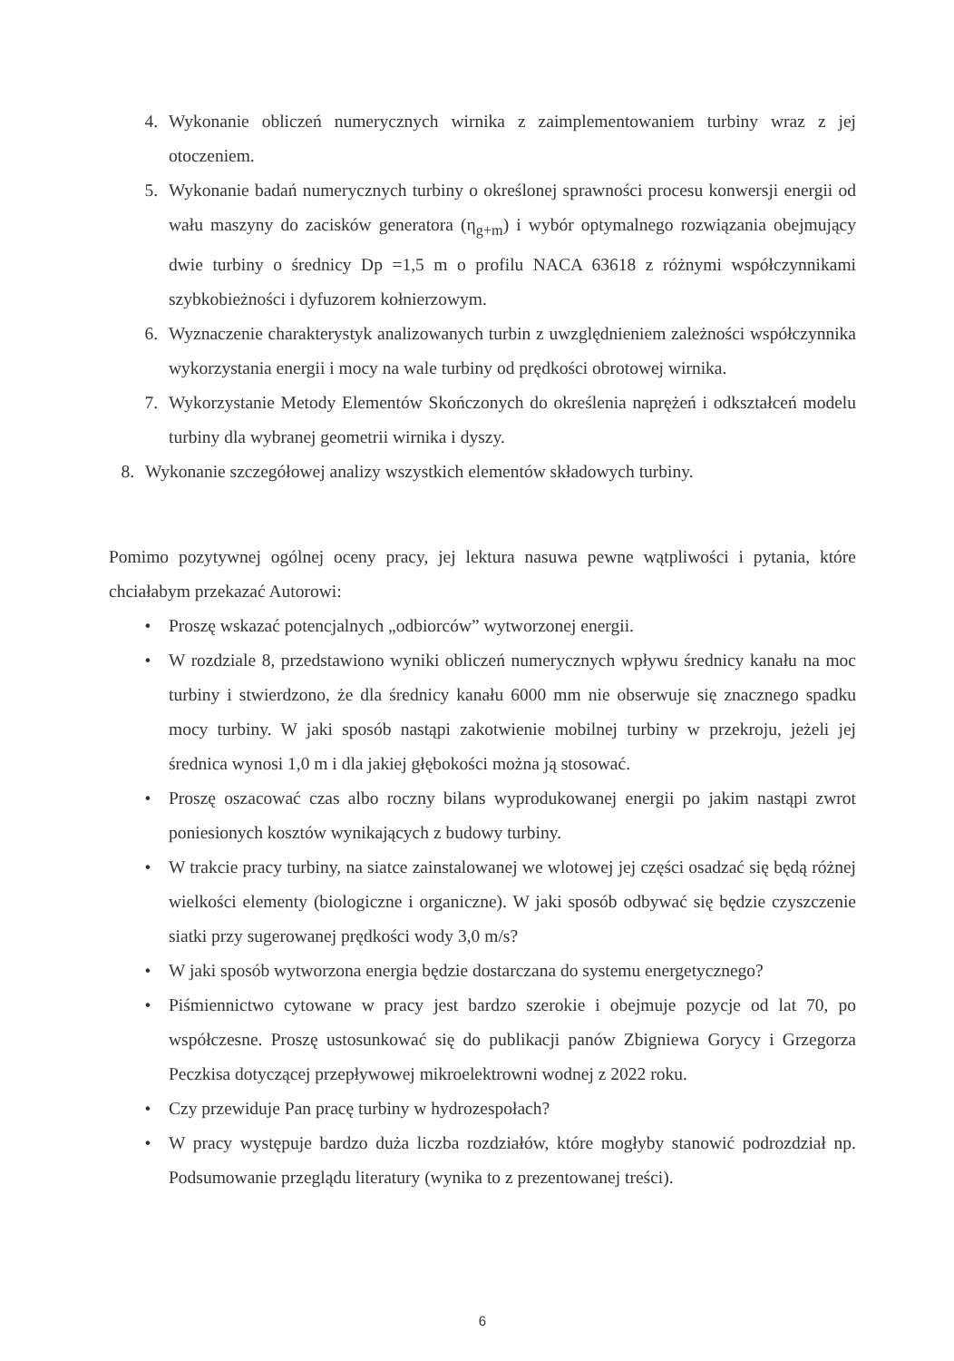4. Wykonanie obliczeń numerycznych wirnika z zaimplementowaniem turbiny wraz z jej otoczeniem.
5. Wykonanie badań numerycznych turbiny o określonej sprawności procesu konwersji energii od wału maszyny do zacisków generatora (η<sub>g+m</sub>) i wybór optymalnego rozwiązania obejmujący dwie turbiny o średnicy Dp =1,5 m o profilu NACA 63618 z różnymi współczynnikami szybkobieżności i dyfuzorem kołnierzowym.
6. Wyznaczenie charakterystyk analizowanych turbin z uwzględnieniem zależności współczynnika wykorzystania energii i mocy na wale turbiny od prędkości obrotowej wirnika.
7. Wykorzystanie Metody Elementów Skończonych do określenia naprężeń i odkształceń modelu turbiny dla wybranej geometrii wirnika i dyszy.
8. Wykonanie szczegółowej analizy wszystkich elementów składowych turbiny.
Pomimo pozytywnej ogólnej oceny pracy, jej lektura nasuwa pewne wątpliwości i pytania, które chciałabym przekazać Autorowi:
• Proszę wskazać potencjalnych „odbiorców” wytworzonej energii.
• W rozdziale 8, przedstawiono wyniki obliczeń numerycznych wpływu średnicy kanału na moc turbiny i stwierdzono, że dla średnicy kanału 6000 mm nie obserwuje się znacznego spadku mocy turbiny. W jaki sposób nastąpi zakotwienie mobilnej turbiny w przekroju, jeżeli jej średnica wynosi 1,0 m i dla jakiej głębokości można ją stosować.
• Proszę oszacować czas albo roczny bilans wyprodukowanej energii po jakim nastąpi zwrot poniesionych kosztów wynikających z budowy turbiny.
• W trakcie pracy turbiny, na siatce zainstalowanej we wlotowej jej części osadzać się będą różnej wielkości elementy (biologiczne i organiczne). W jaki sposób odbywać się będzie czyszczenie siatki przy sugerowanej prędkości wody 3,0 m/s?
• W jaki sposób wytworzona energia będzie dostarczana do systemu energetycznego?
• Piśmiennictwo cytowane w pracy jest bardzo szerokie i obejmuje pozycje od lat 70, po współczesne. Proszę ustosunkować się do publikacji panów Zbigniewa Gorycy i Grzegorza Peczkisa dotyczącej przepływowej mikroelektrowni wodnej z 2022 roku.
• Czy przewiduje Pan pracę turbiny w hydrozespołach?
• W pracy występuje bardzo duża liczba rozdziałów, które mogłyby stanowić podrozdział np. Podsumowanie przeglądu literatury (wynika to z prezentowanej treści).
6